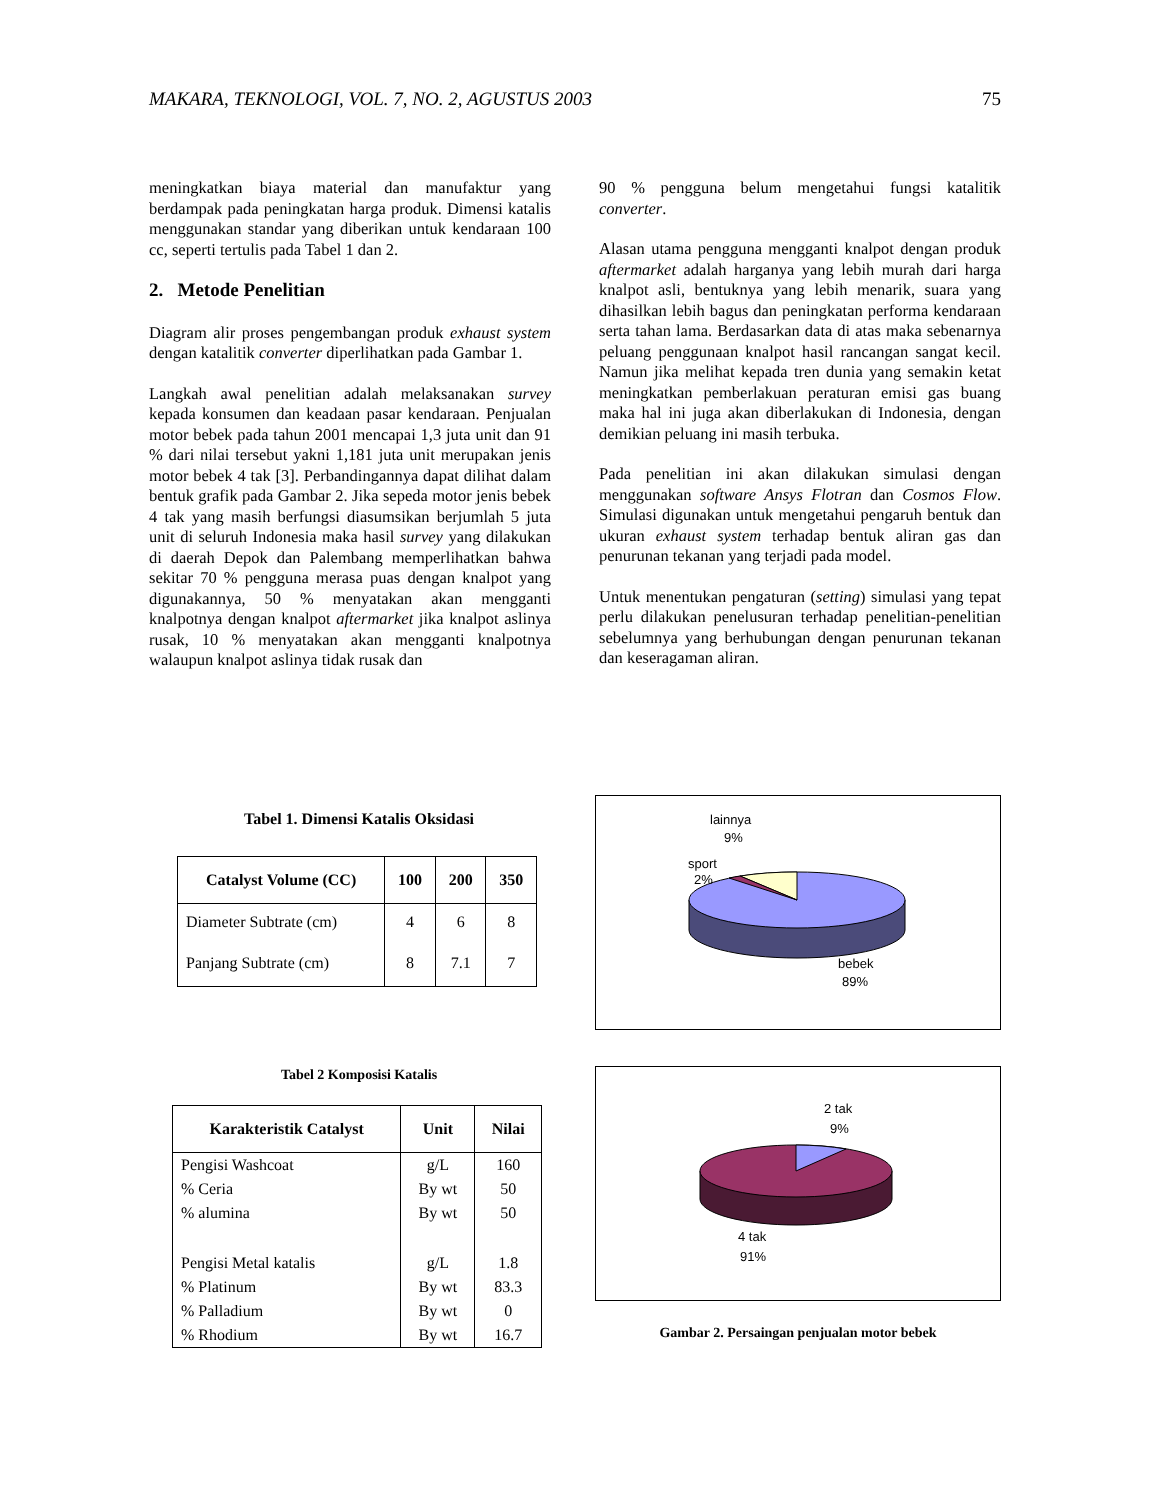MAKARA, TEKNOLOGI, VOL. 7, NO. 2, AGUSTUS 2003 75
meningkatkan biaya material dan manufaktur yang berdampak pada peningkatan harga produk. Dimensi katalis menggunakan standar yang diberikan untuk kendaraan 100 cc, seperti tertulis pada Tabel 1 dan 2.
2. Metode Penelitian
Diagram alir proses pengembangan produk exhaust system dengan katalitik converter diperlihatkan pada Gambar 1.
Langkah awal penelitian adalah melaksanakan survey kepada konsumen dan keadaan pasar kendaraan. Penjualan motor bebek pada tahun 2001 mencapai 1,3 juta unit dan 91 % dari nilai tersebut yakni 1,181 juta unit merupakan jenis motor bebek 4 tak [3]. Perbandingannya dapat dilihat dalam bentuk grafik pada Gambar 2. Jika sepeda motor jenis bebek 4 tak yang masih berfungsi diasumsikan berjumlah 5 juta unit di seluruh Indonesia maka hasil survey yang dilakukan di daerah Depok dan Palembang memperlihatkan bahwa sekitar 70 % pengguna merasa puas dengan knalpot yang digunakannya, 50 % menyatakan akan mengganti knalpotnya dengan knalpot aftermarket jika knalpot aslinya rusak, 10 % menyatakan akan mengganti knalpotnya walaupun knalpot aslinya tidak rusak dan
90 % pengguna belum mengetahui fungsi katalitik converter.
Alasan utama pengguna mengganti knalpot dengan produk aftermarket adalah harganya yang lebih murah dari harga knalpot asli, bentuknya yang lebih menarik, suara yang dihasilkan lebih bagus dan peningkatan performa kendaraan serta tahan lama. Berdasarkan data di atas maka sebenarnya peluang penggunaan knalpot hasil rancangan sangat kecil. Namun jika melihat kepada tren dunia yang semakin ketat meningkatkan pemberlakuan peraturan emisi gas buang maka hal ini juga akan diberlakukan di Indonesia, dengan demikian peluang ini masih terbuka.
Pada penelitian ini akan dilakukan simulasi dengan menggunakan software Ansys Flotran dan Cosmos Flow. Simulasi digunakan untuk mengetahui pengaruh bentuk dan ukuran exhaust system terhadap bentuk aliran gas dan penurunan tekanan yang terjadi pada model.
Untuk menentukan pengaturan (setting) simulasi yang tepat perlu dilakukan penelusuran terhadap penelitian-penelitian sebelumnya yang berhubungan dengan penurunan tekanan dan keseragaman aliran.
Tabel 1. Dimensi Katalis Oksidasi
| Catalyst Volume (CC) | 100 | 200 | 350 |
| --- | --- | --- | --- |
| Diameter Subtrate (cm) | 4 | 6 | 8 |
| Panjang Subtrate (cm) | 8 | 7.1 | 7 |
Tabel 2 Komposisi Katalis
| Karakteristik Catalyst | Unit | Nilai |
| --- | --- | --- |
| Pengisi Washcoat | g/L | 160 |
| % Ceria | By wt | 50 |
| % alumina | By wt | 50 |
| Pengisi Metal katalis | g/L | 1.8 |
| % Platinum | By wt | 83.3 |
| % Palladium | By wt | 0 |
| % Rhodium | By wt | 16.7 |
lainnya
9%
sport
2%
bebek
89%
2 tak
9%
4 tak
91%
Gambar 2. Persaingan penjualan motor bebek